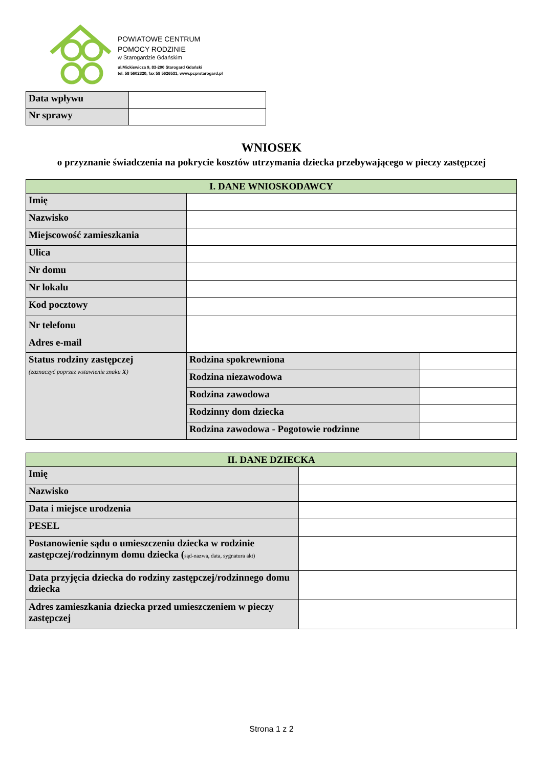POWIATOWE CENTRUM
POMOCY RODZINIE
w Starogardzie Gdańskim
ul.Mickiewicza 9, 83-200 Starogard Gdański
tel. 58 5602320, fax 58 5626531, www.pcprstarogard.pl
| Data wpływu | |
| Nr sprawy | |
WNIOSEK
o przyznanie świadczenia na pokrycie kosztów utrzymania dziecka przebywającego w pieczy zastępczej
| I. DANE WNIOSKODAWCY | | |
| --- | --- | --- |
| Imię | | |
| Nazwisko | | |
| Miejscowość zamieszkania | | |
| Ulica | | |
| Nr domu | | |
| Nr lokalu | | |
| Kod pocztowy | | |
| Nr telefonu Adres e-mail | | |
| Status rodziny zastępczej (zaznaczyć poprzez wstawienie znaku X ) | Rodzina spokrewniona | |
| | Rodzina niezawodowa | |
| | Rodzina zawodowa | |
| | Rodzinny dom dziecka | |
| | Rodzina zawodowa - Pogotowie rodzinne | |
| II. DANE DZIECKA | |
| --- | --- |
| Imię | |
| Nazwisko | |
| Data i miejsce urodzenia | |
| PESEL | |
| Postanowienie sądu o umieszczeniu dziecka w rodzinie zastępczej/rodzinnym domu dziecka ( sąd-nazwa, data, sygnatura akt) | |
| Data przyjęcia dziecka do rodziny zastępczej/rodzinnego domu dziecka | |
| Adres zamieszkania dziecka przed umieszczeniem w pieczy zastępczej | |
Strona 1 z 2